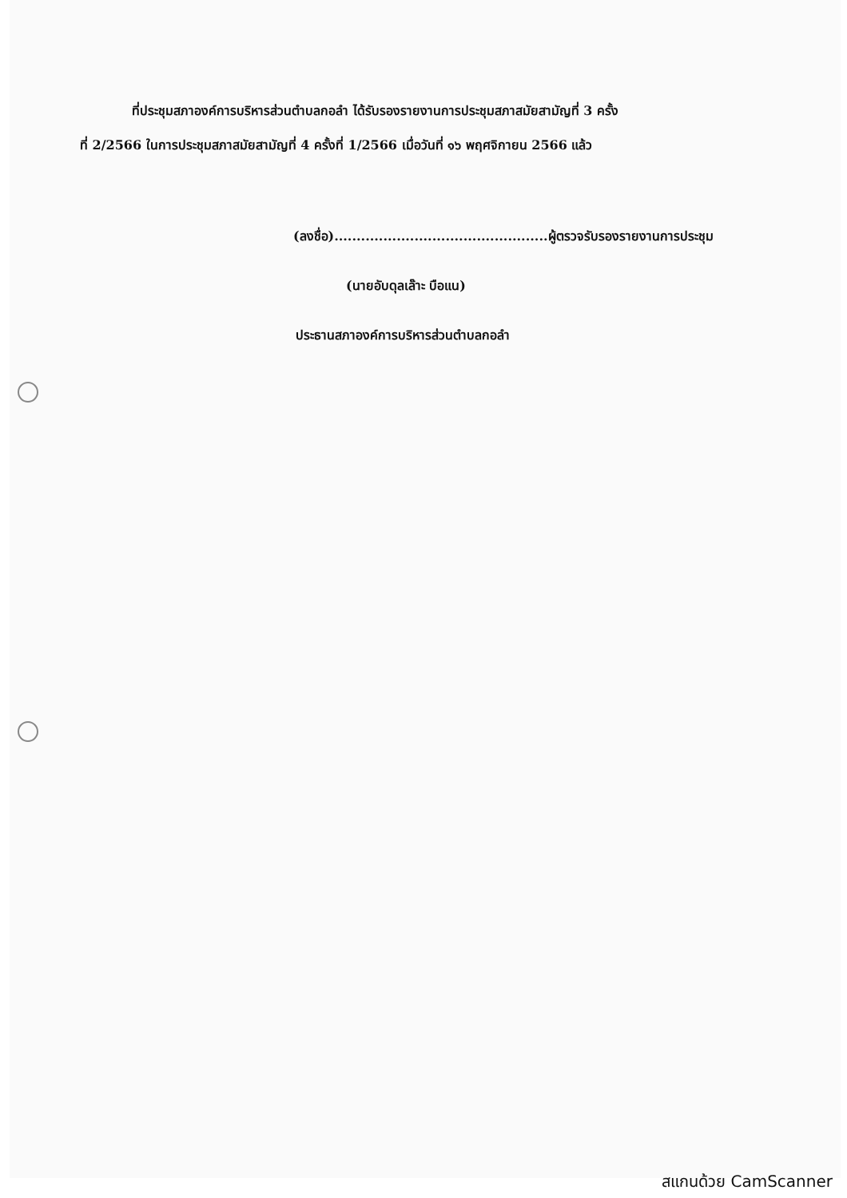ที่ประชุมสภาองค์การบริหารส่วนตำบลกอลำ ได้รับรองรายงานการประชุมสภาสมัยสามัญที่ 3 ครั้ง
ที่ 2/2566 ในการประชุมสภาสมัยสามัญที่ 4 ครั้งที่ 1/2566 เมื่อวันที่ ๑๖ พฤศจิกายน 2566 แล้ว
(ลงชื่อ)................................................ผู้ตรวจรับรองรายงานการประชุม
(นายอับดุลเล๊าะ บือแน)
ประธานสภาองค์การบริหารส่วนตำบลกอลำ
สแกนด้วย CamScanner